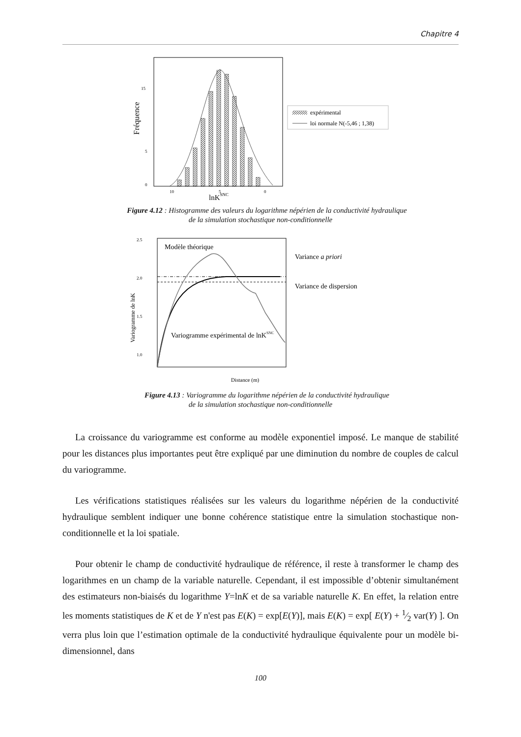Chapitre 4
Fréquence
15
5
0
10
5
0
lnKSNC
expérimental
loi normale N(-5,46 ; 1,38)
Figure 4.12 : Histogramme des valeurs du logarithme népérien de la conductivité hydraulique
de la simulation stochastique non-conditionnelle
2.5
2.0
1.5
1.0
Variogramme de lnK
Modèle théorique
Variogramme expérimental de lnKSNC
Variance a priori
Variance de dispersion
Distance (m)
Figure 4.13 : Variogramme du logarithme népérien de la conductivité hydraulique
de la simulation stochastique non-conditionnelle
La croissance du variogramme est conforme au modèle exponentiel imposé. Le manque de stabilité pour les distances plus importantes peut être expliqué par une diminution du nombre de couples de calcul du variogramme.
Les vérifications statistiques réalisées sur les valeurs du logarithme népérien de la conductivité hydraulique semblent indiquer une bonne cohérence statistique entre la simulation stochastique non-conditionnelle et la loi spatiale.
Pour obtenir le champ de conductivité hydraulique de référence, il reste à transformer le champ des logarithmes en un champ de la variable naturelle. Cependant, il est impossible d’obtenir simultanément des estimateurs non-biaisés du logarithme Y=lnK et de sa variable naturelle K. En effet, la relation entre les moments statistiques de K et de Y n'est pas E(K) = exp[E(Y)], mais E(K) = exp[ E(Y) + 1⁄2 var(Y) ]. On verra plus loin que l’estimation optimale de la conductivité hydraulique équivalente pour un modèle bi-dimensionnel, dans
100